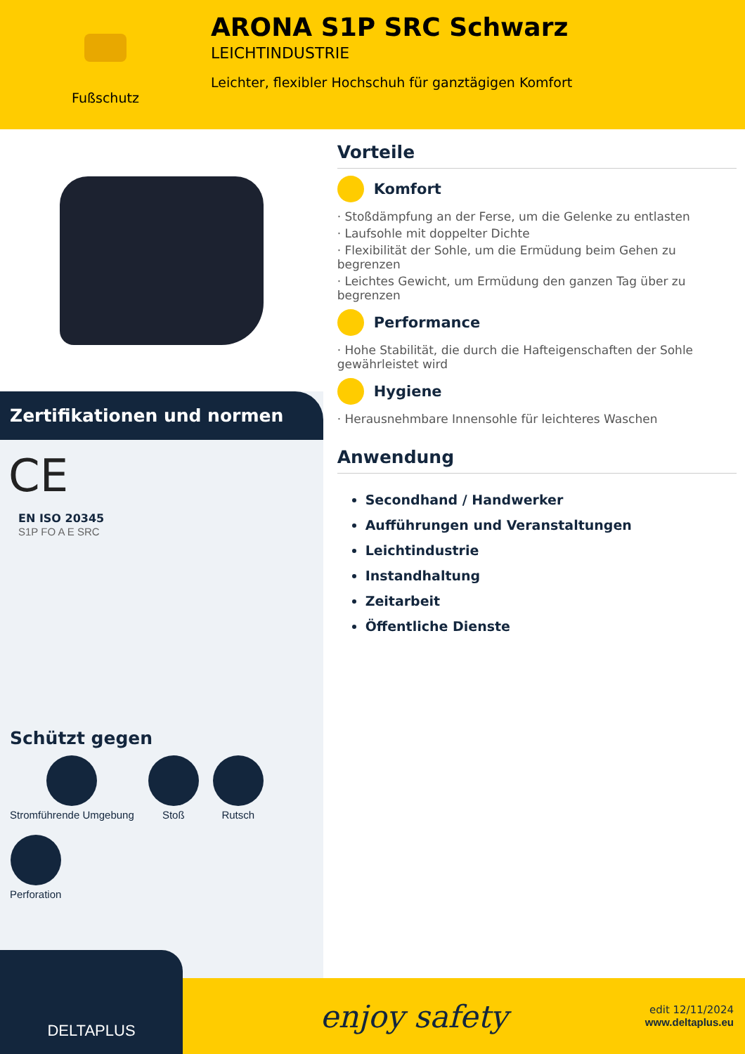Fußschutz
ARONA S1P SRC Schwarz
LEICHTINDUSTRIE
Leichter, flexibler Hochschuh für ganztägigen Komfort
Zertifikationen und normen
CE
EN ISO 20345
S1P FO A E SRC
Schützt gegen
Stromführende Umgebung
Stoß
Rutsch
Perforation
Vorteile
Komfort
· Stoßdämpfung an der Ferse, um die Gelenke zu entlasten
· Laufsohle mit doppelter Dichte
· Flexibilität der Sohle, um die Ermüdung beim Gehen zu begrenzen
· Leichtes Gewicht, um Ermüdung den ganzen Tag über zu begrenzen
Performance
· Hohe Stabilität, die durch die Hafteigenschaften der Sohle gewährleistet wird
Hygiene
· Herausnehmbare Innensohle für leichteres Waschen
Anwendung
Secondhand / Handwerker
Aufführungen und Veranstaltungen
Leichtindustrie
Instandhaltung
Zeitarbeit
Öffentliche Dienste
DELTAPLUS
enjoy safety
edit 12/11/2024
www.deltaplus.eu